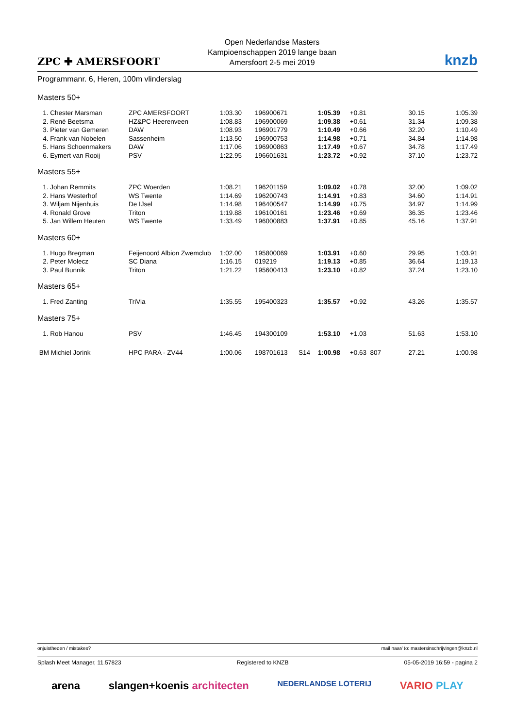ZPC ✚ AMERSFOORT
Open Nederlandse Masters
Kampioenschappen 2019 lange baan
Amersfoort 2-5 mei 2019
knzb
Programmanr. 6, Heren, 100m vlinderslag
Masters 50+
| 1. Chester Marsman | ZPC AMERSFOORT | 1:03.30 | 196900671 | | 1:05.39 | +0.81 | | 30.15 | 1:05.39 |
| 2. René Beetsma | HZ&PC Heerenveen | 1:08.83 | 196900069 | | 1:09.38 | +0.61 | | 31.34 | 1:09.38 |
| 3. Pieter van Gemeren | DAW | 1:08.93 | 196901779 | | 1:10.49 | +0.66 | | 32.20 | 1:10.49 |
| 4. Frank van Nobelen | Sassenheim | 1:13.50 | 196900753 | | 1:14.98 | +0.71 | | 34.84 | 1:14.98 |
| 5. Hans Schoenmakers | DAW | 1:17.06 | 196900863 | | 1:17.49 | +0.67 | | 34.78 | 1:17.49 |
| 6. Eymert van Rooij | PSV | 1:22.95 | 196601631 | | 1:23.72 | +0.92 | | 37.10 | 1:23.72 |
Masters 55+
| 1. Johan Remmits | ZPC Woerden | 1:08.21 | 196201159 | | 1:09.02 | +0.78 | | 32.00 | 1:09.02 |
| 2. Hans Westerhof | WS Twente | 1:14.69 | 196200743 | | 1:14.91 | +0.83 | | 34.60 | 1:14.91 |
| 3. Wiljam Nijenhuis | De IJsel | 1:14.98 | 196400547 | | 1:14.99 | +0.75 | | 34.97 | 1:14.99 |
| 4. Ronald Grove | Triton | 1:19.88 | 196100161 | | 1:23.46 | +0.69 | | 36.35 | 1:23.46 |
| 5. Jan Willem Heuten | WS Twente | 1:33.49 | 196000883 | | 1:37.91 | +0.85 | | 45.16 | 1:37.91 |
Masters 60+
| 1. Hugo Bregman | Feijenoord Albion Zwemclub | 1:02.00 | 195800069 | | 1:03.91 | +0.60 | | 29.95 | 1:03.91 |
| 2. Peter Molecz | SC Diana | 1:16.15 | 019219 | | 1:19.13 | +0.85 | | 36.64 | 1:19.13 |
| 3. Paul Bunnik | Triton | 1:21.22 | 195600413 | | 1:23.10 | +0.82 | | 37.24 | 1:23.10 |
Masters 65+
| 1. Fred Zanting | TriVia | 1:35.55 | 195400323 | | 1:35.57 | +0.92 | | 43.26 | 1:35.57 |
Masters 75+
| 1. Rob Hanou | PSV | 1:46.45 | 194300109 | | 1:53.10 | +1.03 | | 51.63 | 1:53.10 |
| BM Michiel Jorink | HPC PARA - ZV44 | 1:00.06 | 198701613 | S14 | 1:00.98 | +0.63 | 807 | 27.21 | 1:00.98 |
onjuistheden / mistakes? mail naar/ to: mastersinschrijvingen@knzb.nl
Splash Meet Manager, 11.57823 Registered to KNZB 05-05-2019 16:59 - pagina 2
arena slangen+koenis architecten NEDERLANDSE LOTERIJ VARIO PLAY